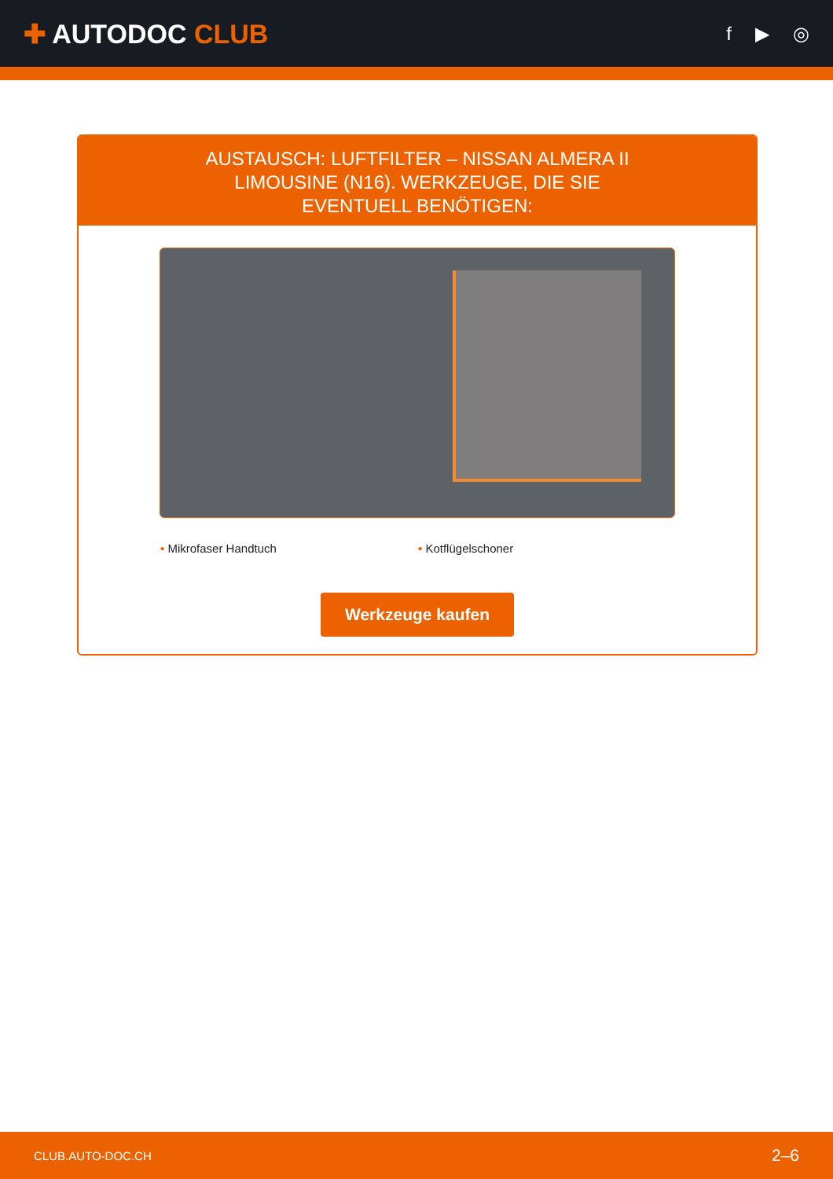✚ AUTODOC CLUB
f ▶ ◎
AUSTAUSCH: LUFTFILTER – NISSAN ALMERA II LIMOUSINE (N16). WERKZEUGE, DIE SIE EVENTUELL BENÖTIGEN:
• Mikrofaser Handtuch • Kotflügelschoner
Werkzeuge kaufen
CLUB.AUTO-DOC.CH 2–6